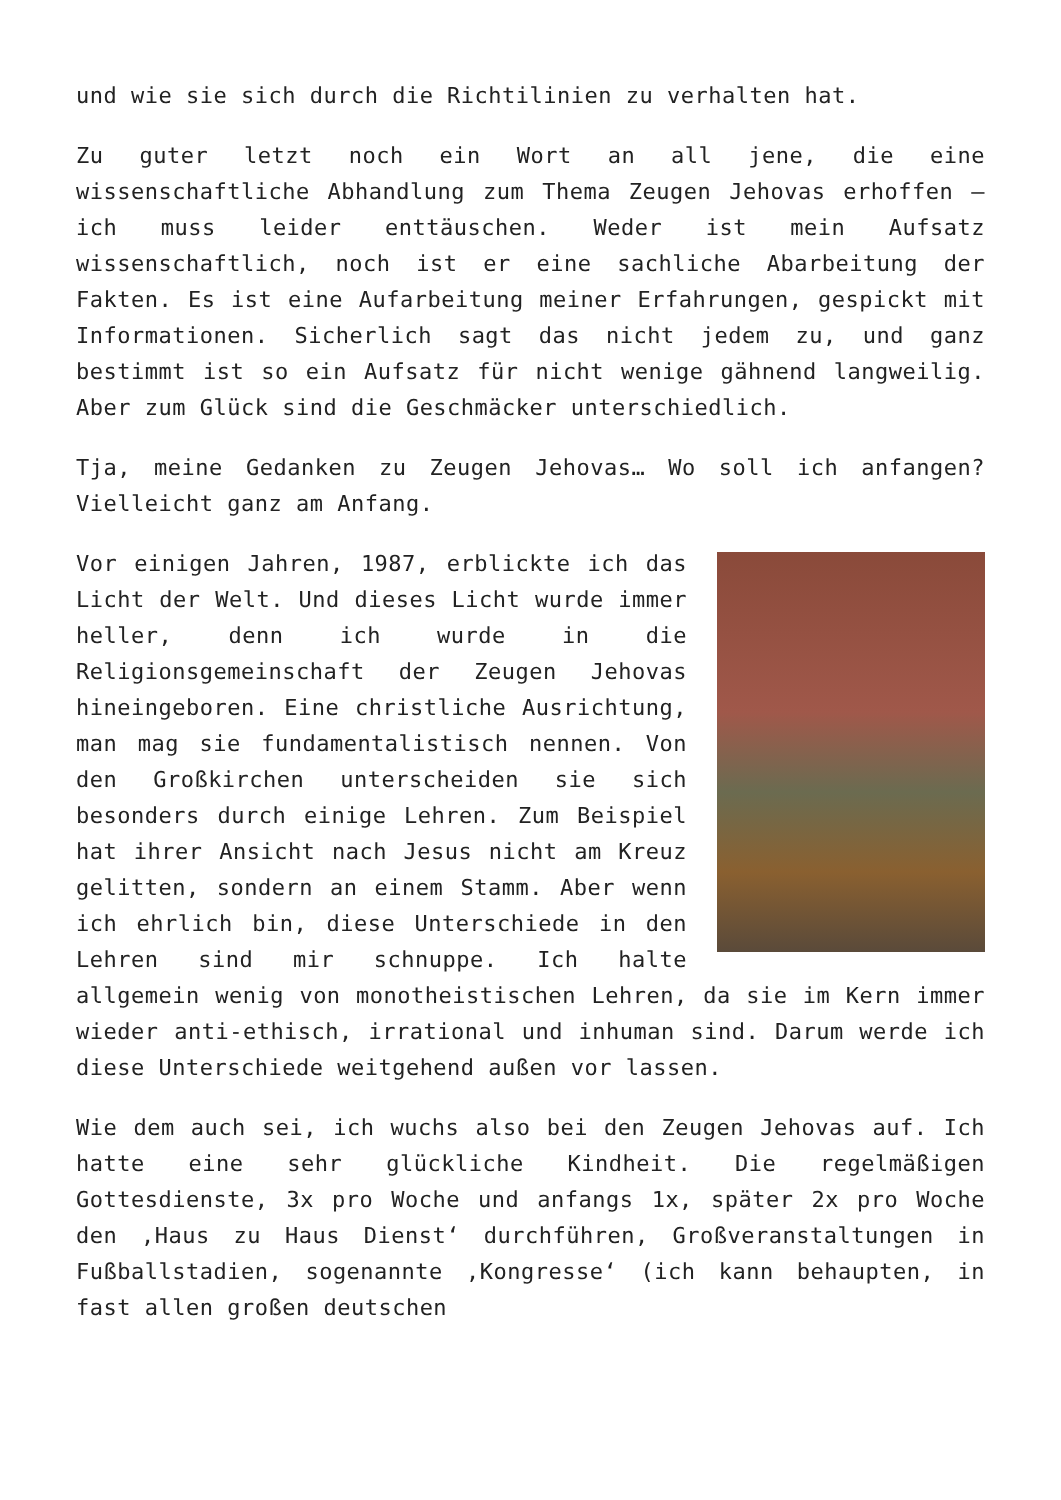und wie sie sich durch die Richtilinien zu verhalten hat.
Zu guter letzt noch ein Wort an all jene, die eine wissenschaftliche Abhandlung zum Thema Zeugen Jehovas erhoffen – ich muss leider enttäuschen. Weder ist mein Aufsatz wissenschaftlich, noch ist er eine sachliche Abarbeitung der Fakten. Es ist eine Aufarbeitung meiner Erfahrungen, gespickt mit Informationen. Sicherlich sagt das nicht jedem zu, und ganz bestimmt ist so ein Aufsatz für nicht wenige gähnend langweilig. Aber zum Glück sind die Geschmäcker unterschiedlich.
Tja, meine Gedanken zu Zeugen Jehovas… Wo soll ich anfangen? Vielleicht ganz am Anfang.
Vor einigen Jahren, 1987, erblickte ich das Licht der Welt. Und dieses Licht wurde immer heller, denn ich wurde in die Religionsgemeinschaft der Zeugen Jehovas hineingeboren. Eine christliche Ausrichtung, man mag sie fundamentalistisch nennen. Von den Großkirchen unterscheiden sie sich besonders durch einige Lehren. Zum Beispiel hat ihrer Ansicht nach Jesus nicht am Kreuz gelitten, sondern an einem Stamm. Aber wenn ich ehrlich bin, diese Unterschiede in den Lehren sind mir schnuppe. Ich halte allgemein wenig von monotheistischen Lehren, da sie im Kern immer wieder anti-ethisch, irrational und inhuman sind. Darum werde ich diese Unterschiede weitgehend außen vor lassen.
Wie dem auch sei, ich wuchs also bei den Zeugen Jehovas auf. Ich hatte eine sehr glückliche Kindheit. Die regelmäßigen Gottesdienste, 3x pro Woche und anfangs 1x, später 2x pro Woche den ‚Haus zu Haus Dienst‘ durchführen, Großveranstaltungen in Fußballstadien, sogenannte ‚Kongresse‘ (ich kann behaupten, in fast allen großen deutschen